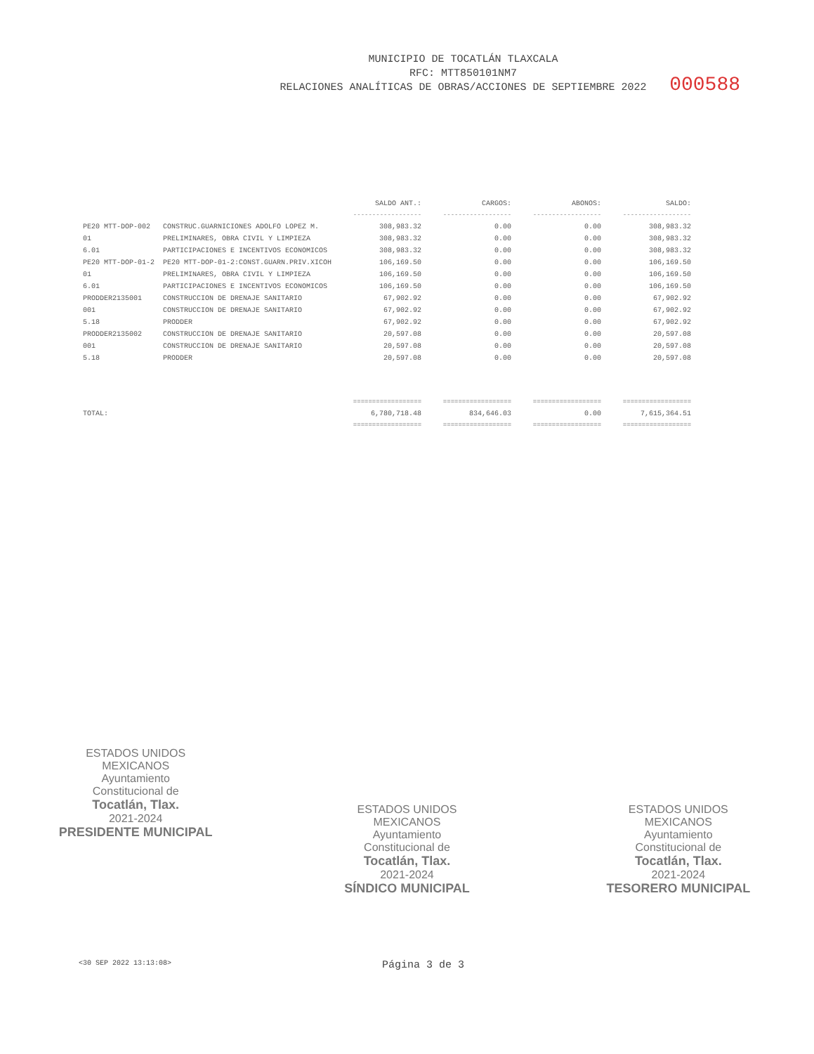MUNICIPIO DE TOCATLÁN TLAXCALA
RFC: MTT850101NM7
RELACIONES ANALÍTICAS DE OBRAS/ACCIONES DE SEPTIEMBRE 2022
000588
| | | SALDO ANT.: | CARGOS: | ABONOS: | SALDO: |
| --- | --- | --- | --- | --- | --- |
| | | ------------------ | ------------------ | ------------------ | ------------------ |
| PE20 MTT-DOP-002 | CONSTRUC.GUARNICIONES ADOLFO LOPEZ M. | 308,983.32 | 0.00 | 0.00 | 308,983.32 |
| 01 | PRELIMINARES, OBRA CIVIL Y LIMPIEZA | 308,983.32 | 0.00 | 0.00 | 308,983.32 |
| 6.01 | PARTICIPACIONES E INCENTIVOS ECONOMICOS | 308,983.32 | 0.00 | 0.00 | 308,983.32 |
| PE20 MTT-DOP-01-2 | PE20 MTT-DOP-01-2:CONST.GUARN.PRIV.XICOH | 106,169.50 | 0.00 | 0.00 | 106,169.50 |
| 01 | PRELIMINARES, OBRA CIVIL Y LIMPIEZA | 106,169.50 | 0.00 | 0.00 | 106,169.50 |
| 6.01 | PARTICIPACIONES E INCENTIVOS ECONOMICOS | 106,169.50 | 0.00 | 0.00 | 106,169.50 |
| PRODDER2135001 | CONSTRUCCION DE DRENAJE SANITARIO | 67,902.92 | 0.00 | 0.00 | 67,902.92 |
| 001 | CONSTRUCCION DE DRENAJE SANITARIO | 67,902.92 | 0.00 | 0.00 | 67,902.92 |
| 5.18 | PRODDER | 67,902.92 | 0.00 | 0.00 | 67,902.92 |
| PRODDER2135002 | CONSTRUCCION DE DRENAJE SANITARIO | 20,597.08 | 0.00 | 0.00 | 20,597.08 |
| 001 | CONSTRUCCION DE DRENAJE SANITARIO | 20,597.08 | 0.00 | 0.00 | 20,597.08 |
| 5.18 | PRODDER | 20,597.08 | 0.00 | 0.00 | 20,597.08 |
| | | ================== | ================== | ================== | ================== |
| TOTAL: | | 6,780,718.48 | 834,646.03 | 0.00 | 7,615,364.51 |
| | | ================== | ================== | ================== | ================== |
ESTADOS UNIDOS MEXICANOS
Ayuntamiento
Constitucional de
Tocatlán, Tlax.
2021-2024
PRESIDENTE MUNICIPAL
ESTADOS UNIDOS MEXICANOS
Ayuntamiento
Constitucional de
Tocatlán, Tlax.
2021-2024
SÍNDICO MUNICIPAL
ESTADOS UNIDOS MEXICANOS
Ayuntamiento
Constitucional de
Tocatlán, Tlax.
2021-2024
TESORERO MUNICIPAL
<30 SEP 2022 13:13:08> Página 3 de 3